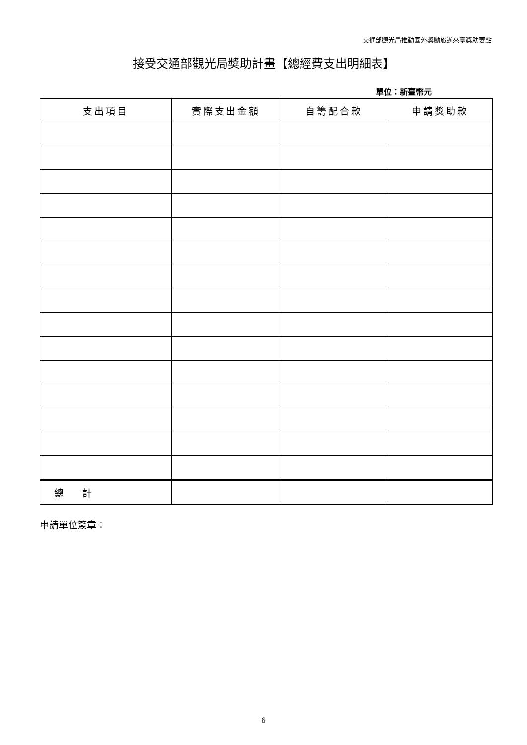交通部觀光局推動國外獎勵旅遊來臺獎助要點
接受交通部觀光局獎助計畫【總經費支出明細表】
單位：新臺幣元
| 支出項目 | 實際支出金額 | 自籌配合款 | 申請獎助款 |
| --- | --- | --- | --- |
| 總 計 | | | |
申請單位簽章：
6